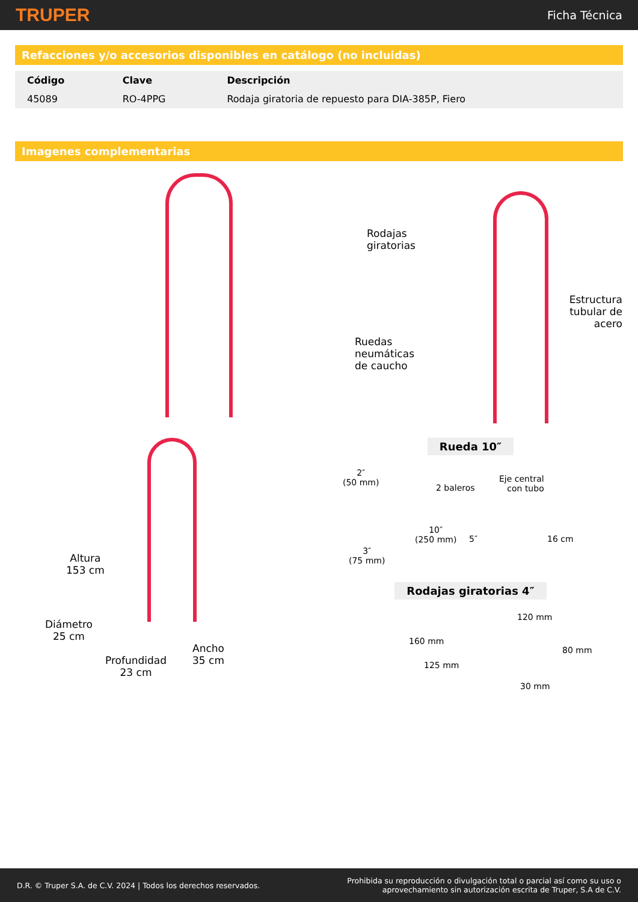TRUPER Ficha Técnica
Refacciones y/o accesorios disponibles en catálogo (no incluidas)
| Código | Clave | Descripción |
| --- | --- | --- |
| 45089 | RO-4PPG | Rodaja giratoria de repuesto para DIA-385P, Fiero |
Imagenes complementarias
Rodajas
giratorias
Estructura
tubular de acero
Ruedas
neumáticas
de caucho
Altura
153 cm
Diámetro
25 cm
Profundidad
23 cm
Ancho
35 cm
Rueda 10″
2″
(50 mm)
2 baleros
Eje central
con tubo
3″
(75 mm)
10″
(250 mm)
5″ 16 cm
Rodajas giratorias 4″
120 mm
160 mm
80 mm
125 mm
30 mm
D.R. © Truper S.A. de C.V. 2024 | Todos los derechos reservados. Prohibida su reproducción o divulgación total o parcial así como su uso o
aprovechamiento sin autorización escrita de Truper, S.A de C.V.